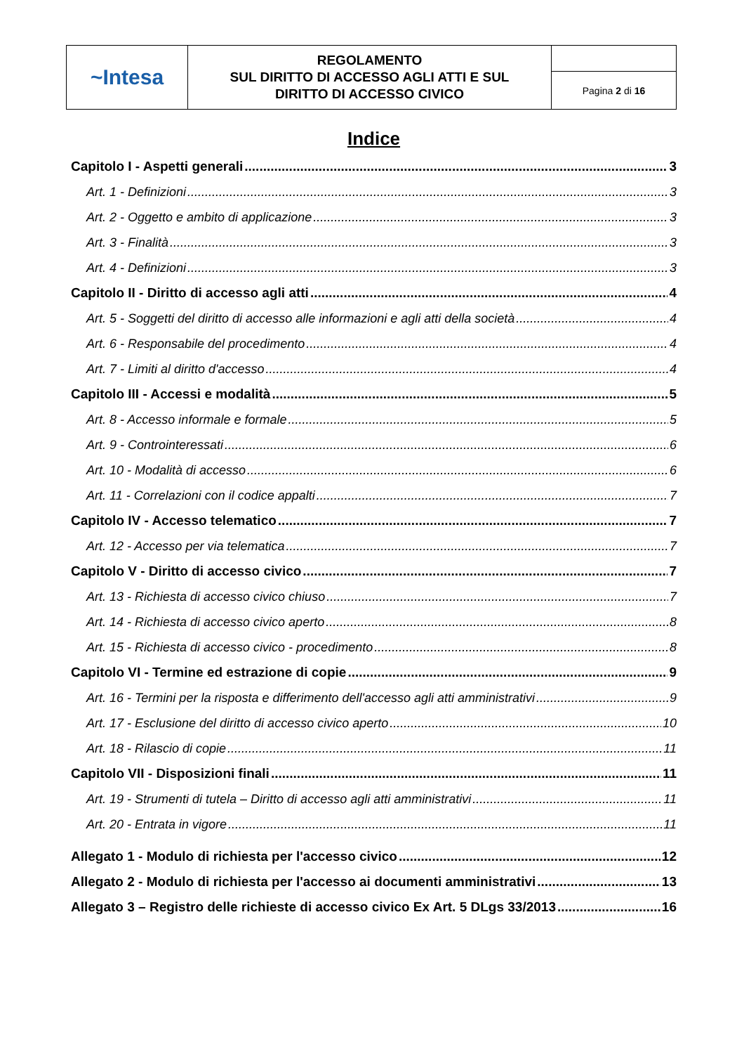| ~Intesa | REGOLAMENTO SUL DIRITTO DI ACCESSO AGLI ATTI E SUL DIRITTO DI ACCESSO CIVICO | |
| | | Pagina 2 di 16 |
Indice
Capitolo I - Aspetti generali 3
Art. 1 - Definizioni 3
Art. 2 - Oggetto e ambito di applicazione 3
Art. 3 - Finalità 3
Art. 4 - Definizioni 3
Capitolo II - Diritto di accesso agli atti 4
Art. 5 - Soggetti del diritto di accesso alle informazioni e agli atti della società 4
Art. 6 - Responsabile del procedimento 4
Art. 7 - Limiti al diritto d'accesso 4
Capitolo III - Accessi e modalità 5
Art. 8 - Accesso informale e formale 5
Art. 9 - Controinteressati 6
Art. 10 - Modalità di accesso 6
Art. 11 - Correlazioni con il codice appalti 7
Capitolo IV - Accesso telematico 7
Art. 12 - Accesso per via telematica 7
Capitolo V - Diritto di accesso civico 7
Art. 13 - Richiesta di accesso civico chiuso 7
Art. 14 - Richiesta di accesso civico aperto 8
Art. 15 - Richiesta di accesso civico - procedimento 8
Capitolo VI - Termine ed estrazione di copie 9
Art. 16 - Termini per la risposta e differimento dell'accesso agli atti amministrativi 9
Art. 17 - Esclusione del diritto di accesso civico aperto 10
Art. 18 - Rilascio di copie 11
Capitolo VII - Disposizioni finali 11
Art. 19 - Strumenti di tutela – Diritto di accesso agli atti amministrativi 11
Art. 20 - Entrata in vigore 11
Allegato 1 - Modulo di richiesta per l'accesso civico 12
Allegato 2 - Modulo di richiesta per l'accesso ai documenti amministrativi 13
Allegato 3 – Registro delle richieste di accesso civico Ex Art. 5 DLgs 33/2013 16